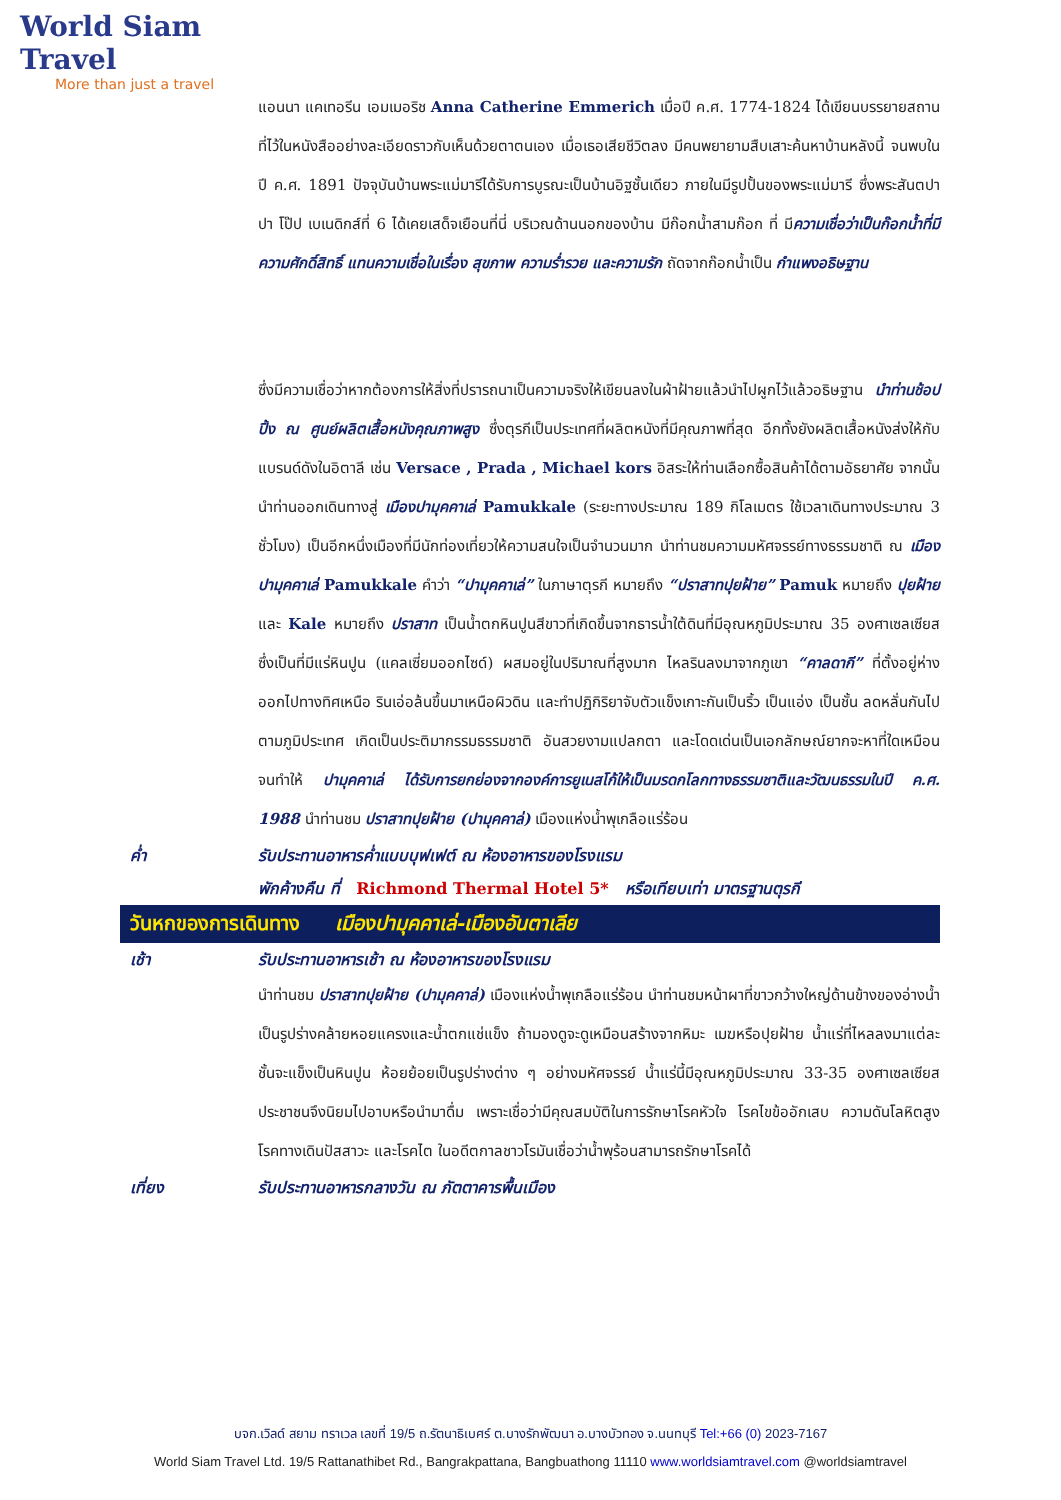World Siam Travel
More than just a travel
แอนนา แคเทอรีน เอมเมอริช Anna Catherine Emmerich เมื่อปี ค.ศ. 1774-1824 ได้เขียนบรรยายสถานที่ไว้ในหนังสืออย่างละเอียดราวกับเห็นด้วยตาตนเอง เมื่อเธอเสียชีวิตลง มีคนพยายามสืบเสาะค้นหาบ้านหลังนี้ จนพบในปี ค.ศ. 1891 ปัจจุบันบ้านพระแม่มารีได้รับการบูรณะเป็นบ้านอิฐชั้นเดียว ภายในมีรูปปั้นของพระแม่มารี ซึ่งพระสันตปาปา โป๊ป เบเนดิกส์ที่ 6 ได้เคยเสด็จเยือนที่นี่ บริเวณด้านนอกของบ้าน มีก๊อกน้ำสามก๊อก ที่ มีความเชื่อว่าเป็นก๊อกน้ำที่มีความศักดิ์สิทธิ์ แทนความเชื่อในเรื่อง สุขภาพ ความร่ำรวย และความรัก ถัดจากก๊อกน้ำเป็น กำแพงอธิษฐาน
ซึ่งมีความเชื่อว่าหากต้องการให้สิ่งที่ปรารถนาเป็นความจริงให้เขียนลงในผ้าฝ้ายแล้วนำไปผูกไว้แล้วอธิษฐาน นำท่านช้อปปิ้ง ณ ศูนย์ผลิตเสื้อหนังคุณภาพสูง ซึ่งตุรกีเป็นประเทศที่ผลิตหนังที่มีคุณภาพที่สุด อีกทั้งยังผลิตเสื้อหนังส่งให้กับแบรนด์ดังในอิตาลี เช่น Versace , Prada , Michael kors อิสระให้ท่านเลือกซื้อสินค้าได้ตามอัธยาศัย จากนั้นนำท่านออกเดินทางสู่ เมืองปามุคคาเล่ Pamukkale (ระยะทางประมาณ 189 กิโลเมตร ใช้เวลาเดินทางประมาณ 3 ชั่วโมง) เป็นอีกหนึ่งเมืองที่มีนักท่องเที่ยวให้ความสนใจเป็นจำนวนมาก นำท่านชมความมหัศจรรย์ทางธรรมชาติ ณ เมืองปามุคคาเล่ Pamukkale คำว่า “ปามุคคาเล่” ในภาษาตุรกี หมายถึง “ปราสาทปุยฝ้าย” Pamuk หมายถึง ปุยฝ้าย และ Kale หมายถึง ปราสาท เป็นน้ำตกหินปูนสีขาวที่เกิดขึ้นจากธารน้ำใต้ดินที่มีอุณหภูมิประมาณ 35 องศาเซลเซียส ซึ่งเป็นที่มีแร่หินปูน (แคลเซี่ยมออกไซด์) ผสมอยู่ในปริมาณที่สูงมาก ไหลรินลงมาจากภูเขา “คาลดากี” ที่ตั้งอยู่ห่างออกไปทางทิศเหนือ รินเอ่อล้นขึ้นมาเหนือผิวดิน และทำปฏิกิริยาจับตัวแข็งเกาะกันเป็นริ้ว เป็นแอ่ง เป็นชั้น ลดหลั่นกันไปตามภูมิประเทศ เกิดเป็นประติมากรรมธรรมชาติ อันสวยงามแปลกตา และโดดเด่นเป็นเอกลักษณ์ยากจะหาที่ใดเหมือน จนทำให้ ปามุคคาเล่ ได้รับการยกย่องจากองค์การยูเนสโก้ให้เป็นมรดกโลกทางธรรมชาติและวัฒนธรรมในปี ค.ศ. 1988 นำท่านชม ปราสาทปุยฝ้าย (ปามุคคาล่) เมืองแห่งน้ำพุเกลือแร่ร้อน
ค่ำ รับประทานอาหารค่ำแบบบุฟเฟต์ ณ ห้องอาหารของโรงแรม
พักค้างคืน ที่ Richmond Thermal Hotel 5* หรือเทียบเท่า มาตรฐานตุรกี
วันหกของการเดินทาง เมืองปามุคคาเล่-เมืองอันตาเลีย
เช้า รับประทานอาหารเช้า ณ ห้องอาหารของโรงแรม
นำท่านชม ปราสาทปุยฝ้าย (ปามุคคาล่) เมืองแห่งน้ำพุเกลือแร่ร้อน นำท่านชมหน้าผาที่ขาวกว้างใหญ่ด้านข้างของอ่างน้ำ เป็นรูปร่างคล้ายหอยแครงและน้ำตกแช่แข็ง ถ้ามองดูจะดูเหมือนสร้างจากหิมะ เมฆหรือปุยฝ้าย น้ำแร่ที่ไหลลงมาแต่ละชั้นจะแข็งเป็นหินปูน ห้อยย้อยเป็นรูปร่างต่าง ๆ อย่างมหัศจรรย์ น้ำแร่นี้มีอุณหภูมิประมาณ 33-35 องศาเซลเซียส ประชาชนจึงนิยมไปอาบหรือนำมาดื่ม เพราะเชื่อว่ามีคุณสมบัติในการรักษาโรคหัวใจ โรคไขข้ออักเสบ ความดันโลหิตสูง โรคทางเดินปัสสาวะ และโรคไต ในอดีตกาลชาวโรมันเชื่อว่าน้ำพุร้อนสามารถรักษาโรคได้
เที่ยง รับประทานอาหารกลางวัน ณ ภัตตาคารพื้นเมือง
บจก.เวิลด์ สยาม ทราเวล เลขที่ 19/5 ถ.รัตนาธิเบศร์ ต.บางรักพัฒนา อ.บางบัวทอง จ.นนทบุรี Tel:+66 (0) 2023-7167
World Siam Travel Ltd. 19/5 Rattanathibet Rd., Bangrakpattana, Bangbuathong 11110 www.worldsiamtravel.com @worldsiamtravel